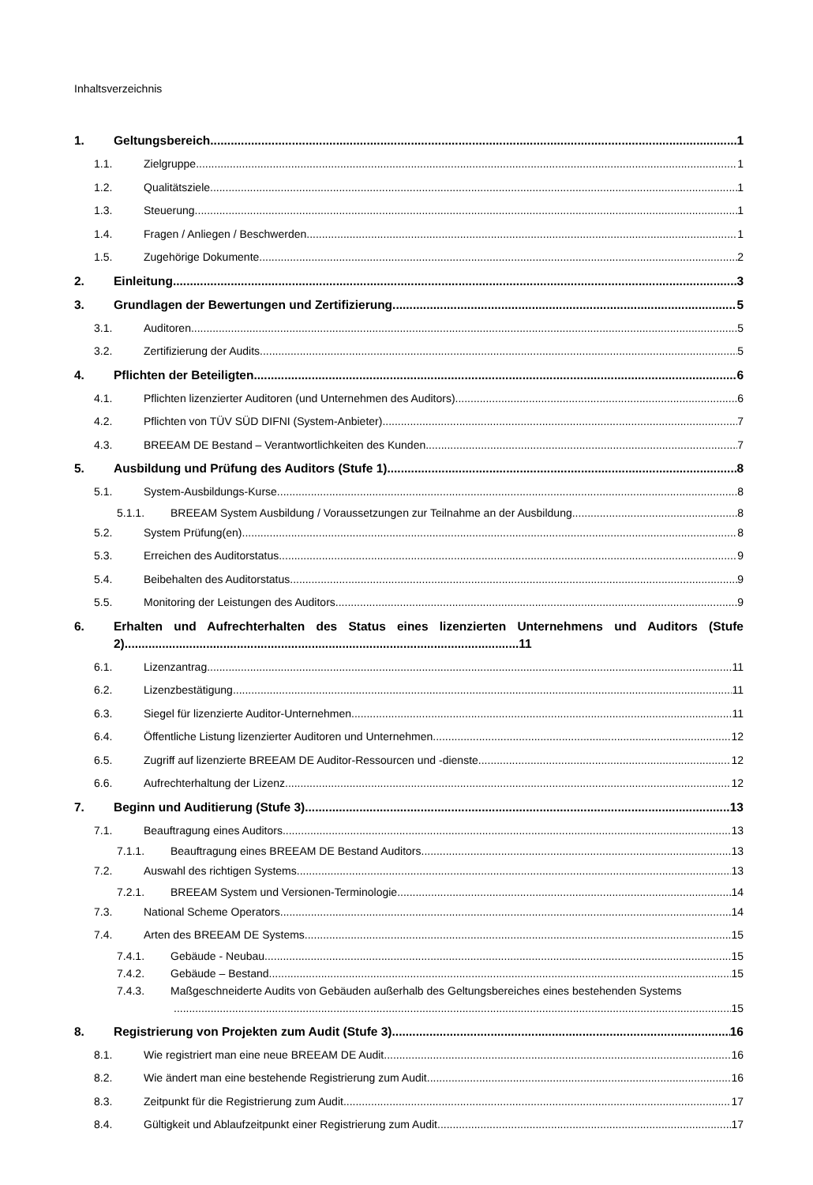Inhaltsverzeichnis
1. Geltungsbereich 1
1.1. Zielgruppe 1
1.2. Qualitätsziele 1
1.3. Steuerung 1
1.4. Fragen / Anliegen / Beschwerden 1
1.5. Zugehörige Dokumente 2
2. Einleitung 3
3. Grundlagen der Bewertungen und Zertifizierung 5
3.1. Auditoren 5
3.2. Zertifizierung der Audits 5
4. Pflichten der Beteiligten 6
4.1. Pflichten lizenzierter Auditoren (und Unternehmen des Auditors) 6
4.2. Pflichten von TÜV SÜD DIFNI (System-Anbieter) 7
4.3. BREEAM DE Bestand – Verantwortlichkeiten des Kunden 7
5. Ausbildung und Prüfung des Auditors (Stufe 1) 8
5.1. System-Ausbildungs-Kurse 8
5.1.1. BREEAM System Ausbildung / Voraussetzungen zur Teilnahme an der Ausbildung 8
5.2. System Prüfung(en) 8
5.3. Erreichen des Auditorstatus 9
5.4. Beibehalten des Auditorstatus 9
5.5. Monitoring der Leistungen des Auditors 9
6. Erhalten und Aufrechterhalten des Status eines lizenzierten Unternehmens und Auditors (Stufe 2)....................................................................................................................11
6.1. Lizenzantrag 11
6.2. Lizenzbestätigung 11
6.3. Siegel für lizenzierte Auditor-Unternehmen 11
6.4. Öffentliche Listung lizenzierter Auditoren und Unternehmen 12
6.5. Zugriff auf lizenzierte BREEAM DE Auditor-Ressourcen und -dienste 12
6.6. Aufrechterhaltung der Lizenz 12
7. Beginn und Auditierung (Stufe 3) 13
7.1. Beauftragung eines Auditors 13
7.1.1. Beauftragung eines BREEAM DE Bestand Auditors 13
7.2. Auswahl des richtigen Systems 13
7.2.1. BREEAM System und Versionen-Terminologie 14
7.3. National Scheme Operators 14
7.4. Arten des BREEAM DE Systems 15
7.4.1. Gebäude - Neubau 15
7.4.2. Gebäude – Bestand 15
7.4.3. Maßgeschneiderte Audits von Gebäuden außerhalb des Geltungsbereiches eines bestehenden Systems
15
8. Registrierung von Projekten zum Audit (Stufe 3) 16
8.1. Wie registriert man eine neue BREEAM DE Audit 16
8.2. Wie ändert man eine bestehende Registrierung zum Audit 16
8.3. Zeitpunkt für die Registrierung zum Audit 17
8.4. Gültigkeit und Ablaufzeitpunkt einer Registrierung zum Audit 17